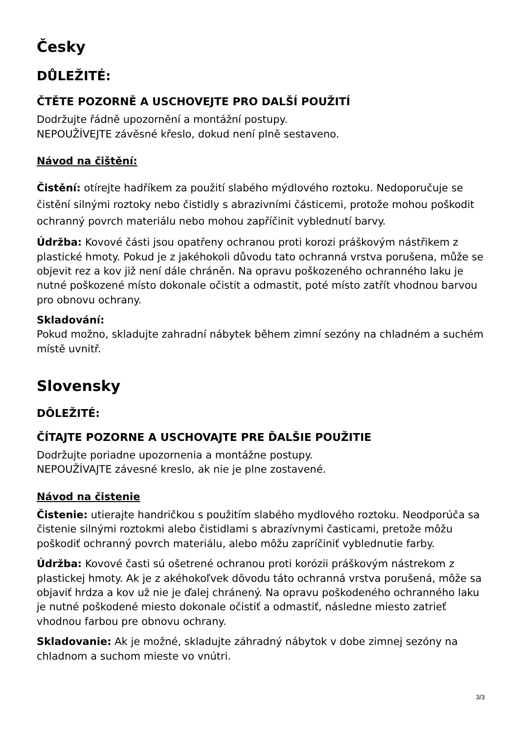Česky
DŮLEŽITÉ:
ČTĚTE POZORNĚ A USCHOVEJTE PRO DALŠÍ POUŽITÍ
Dodržujte řádně upozornění a montážní postupy.
NEPOUŽÍVEJTE závěsné křeslo, dokud není plně sestaveno.
Návod na čištění:
Čistění: otírejte hadříkem za použití slabého mýdlového roztoku. Nedoporučuje se čistění silnými roztoky nebo čistidly s abrazivními částicemi, protože mohou poškodit ochranný povrch materiálu nebo mohou zapříčinit vyblednutí barvy.
Údržba: Kovové části jsou opatřeny ochranou proti korozi práškovým nástřikem z plastické hmoty. Pokud je z jakéhokoli důvodu tato ochranná vrstva porušena, může se objevit rez a kov již není dále chráněn. Na opravu poškozeného ochranného laku je nutné poškozené místo dokonale očistit a odmastit, poté místo zatřít vhodnou barvou pro obnovu ochrany.
Skladování:
Pokud možno, skladujte zahradní nábytek během zimní sezóny na chladném a suchém místě uvnitř.
Slovensky
DÔLEŽITÉ:
ČÍTAJTE POZORNE A USCHOVAJTE PRE ĎALŠIE POUŽITIE
Dodržujte poriadne upozornenia a montážne postupy.
NEPOUŽÍVAJTE závesné kreslo, ak nie je plne zostavené.
Návod na čistenie
Čistenie: utierajte handričkou s použitím slabého mydlového roztoku. Neodporúča sa čistenie silnými roztokmi alebo čistidlami s abrazívnymi časticami, pretože môžu poškodiť ochranný povrch materiálu, alebo môžu zapríčiniť vyblednutie farby.
Údržba: Kovové časti sú ošetrené ochranou proti korózii práškovým nástrekom z plastickej hmoty. Ak je z akéhokoľvek dôvodu táto ochranná vrstva porušená, môže sa objaviť hrdza a kov už nie je ďalej chránený. Na opravu poškodeného ochranného laku je nutné poškodené miesto dokonale očistiť a odmastiť, následne miesto zatrieť vhodnou farbou pre obnovu ochrany.
Skladovanie: Ak je možné, skladujte záhradný nábytok v dobe zimnej sezóny na chladnom a suchom mieste vo vnútri.
3/3